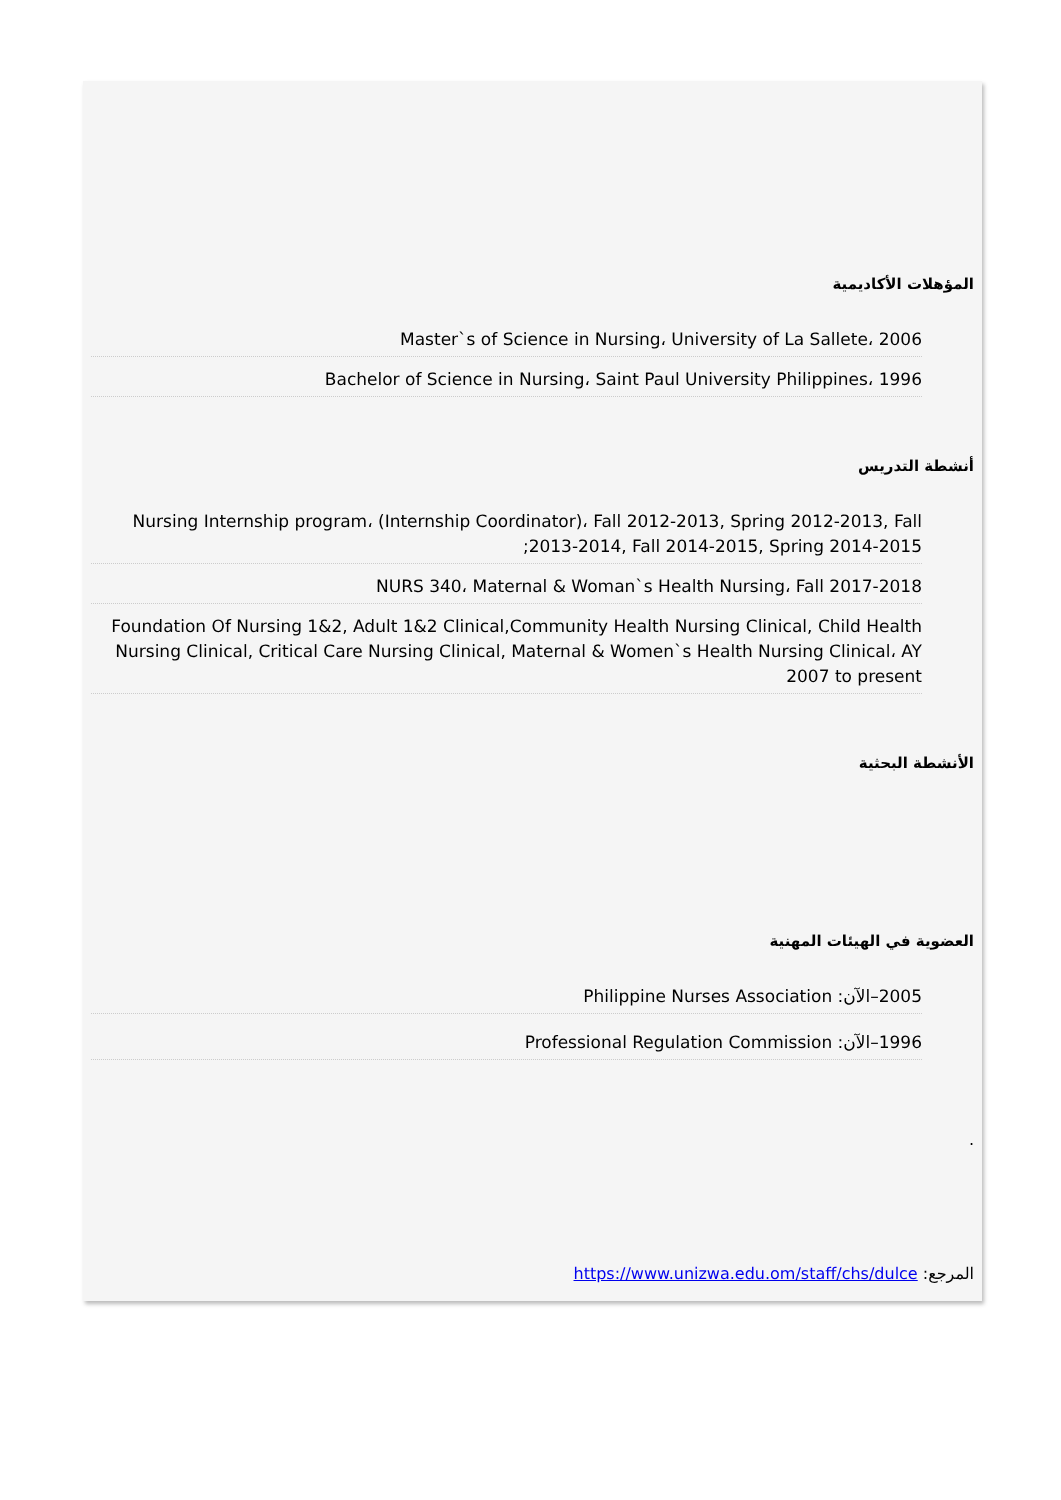المؤهلات الأكاديمية
Master`s of Science in Nursing، University of La Sallete، 2006
Bachelor of Science in Nursing، Saint Paul University Philippines، 1996
أنشطة التدريس
Nursing Internship program، (Internship Coordinator)، Fall 2012-2013, Spring 2012-2013, Fall 2013-2014, Fall 2014-2015, Spring 2014-2015;
NURS 340، Maternal & Woman`s Health Nursing، Fall 2017-2018
Foundation Of Nursing 1&2, Adult 1&2 Clinical,Community Health Nursing Clinical, Child Health Nursing Clinical, Critical Care Nursing Clinical, Maternal & Women`s Health Nursing Clinical، AY 2007 to present
الأنشطة البحثية
العضوية في الهيئات المهنية
2005–الآن: Philippine Nurses Association
1996–الآن: Professional Regulation Commission
.
المرجع: https://www.unizwa.edu.om/staff/chs/dulce